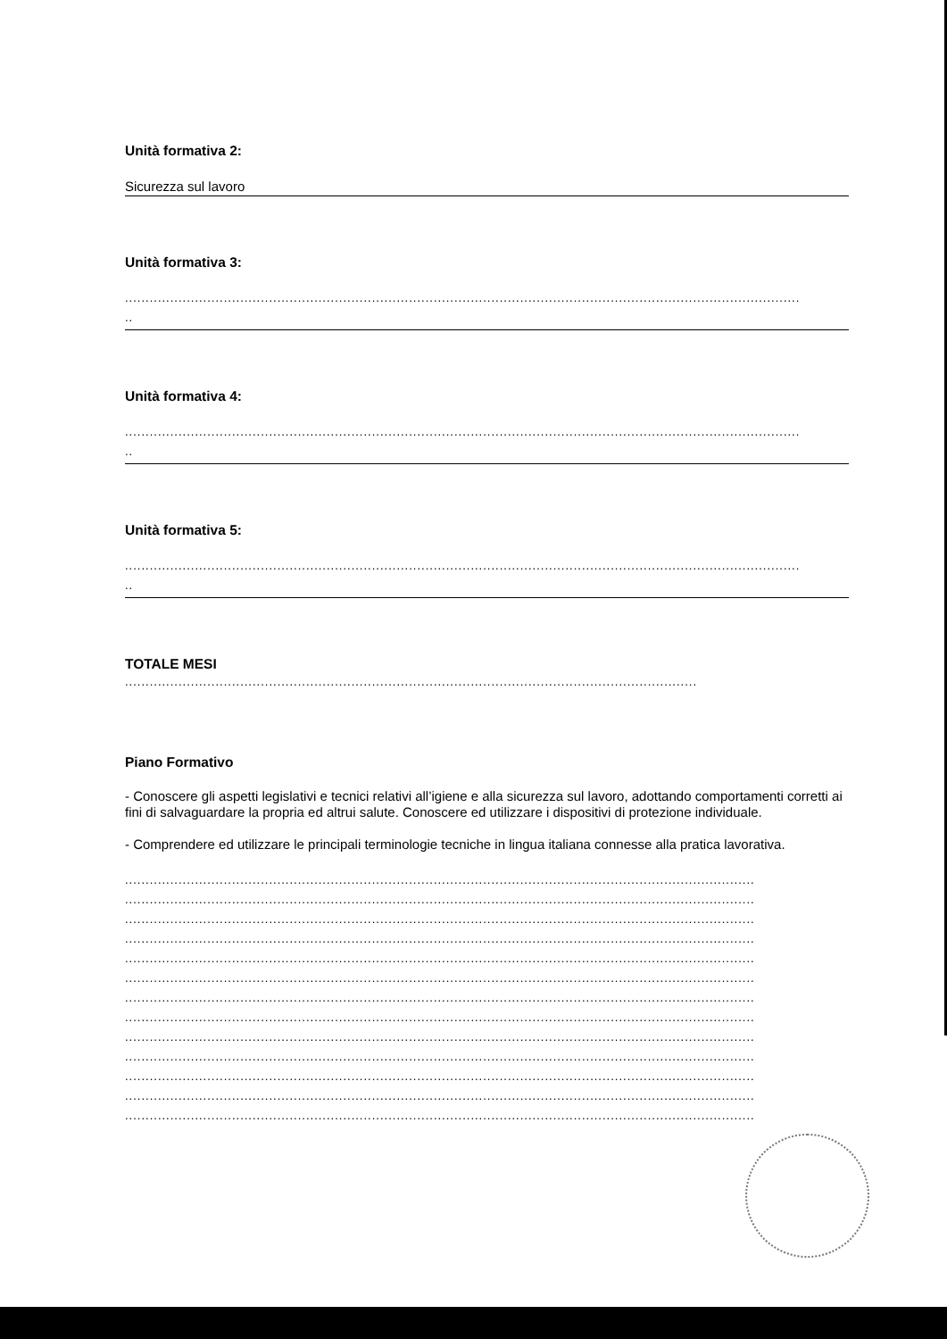Unità formativa 2:
Sicurezza sul lavoro
Unità formativa 3:
....................................................................................................................................................................
..
Unità formativa 4:
....................................................................................................................................................................
..
Unità formativa 5:
....................................................................................................................................................................
..
TOTALE MESI
...........................................................................................................................................
Piano Formativo
- Conoscere gli aspetti legislativi e tecnici relativi all’igiene e alla sicurezza sul lavoro, adottando comportamenti corretti ai fini di salvaguardare la propria ed altrui salute. Conoscere ed utilizzare i dispositivi di protezione individuale.
- Comprendere ed utilizzare le principali terminologie tecniche in lingua italiana connesse alla pratica lavorativa.
.........................................................................................................................................................
.........................................................................................................................................................
.........................................................................................................................................................
.........................................................................................................................................................
.........................................................................................................................................................
.........................................................................................................................................................
.........................................................................................................................................................
.........................................................................................................................................................
.........................................................................................................................................................
.........................................................................................................................................................
.........................................................................................................................................................
.........................................................................................................................................................
.........................................................................................................................................................